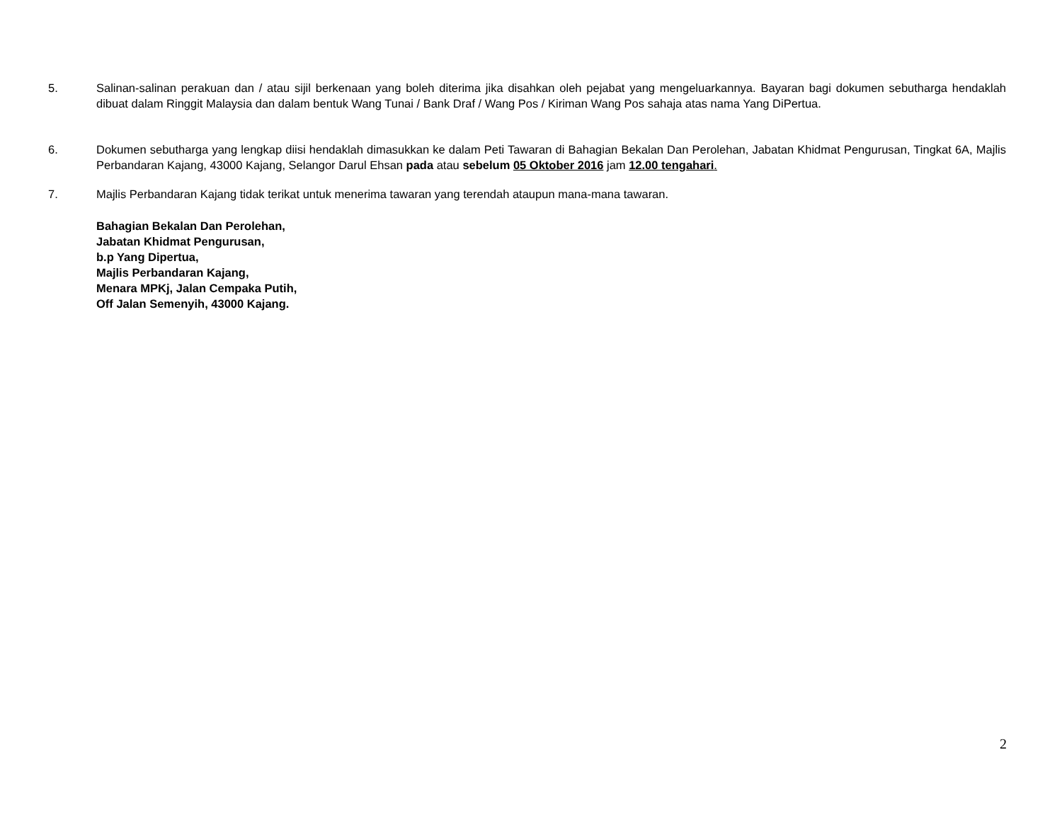5. Salinan-salinan perakuan dan / atau sijil berkenaan yang boleh diterima jika disahkan oleh pejabat yang mengeluarkannya. Bayaran bagi dokumen sebutharga hendaklah dibuat dalam Ringgit Malaysia dan dalam bentuk Wang Tunai / Bank Draf / Wang Pos / Kiriman Wang Pos sahaja atas nama Yang DiPertua.
6. Dokumen sebutharga yang lengkap diisi hendaklah dimasukkan ke dalam Peti Tawaran di Bahagian Bekalan Dan Perolehan, Jabatan Khidmat Pengurusan, Tingkat 6A, Majlis Perbandaran Kajang, 43000 Kajang, Selangor Darul Ehsan pada atau sebelum 05 Oktober 2016 jam 12.00 tengahari.
7. Majlis Perbandaran Kajang tidak terikat untuk menerima tawaran yang terendah ataupun mana-mana tawaran.
Bahagian Bekalan Dan Perolehan,
Jabatan Khidmat Pengurusan,
b.p Yang Dipertua,
Majlis Perbandaran Kajang,
Menara MPKj, Jalan Cempaka Putih,
Off Jalan Semenyih, 43000 Kajang.
2